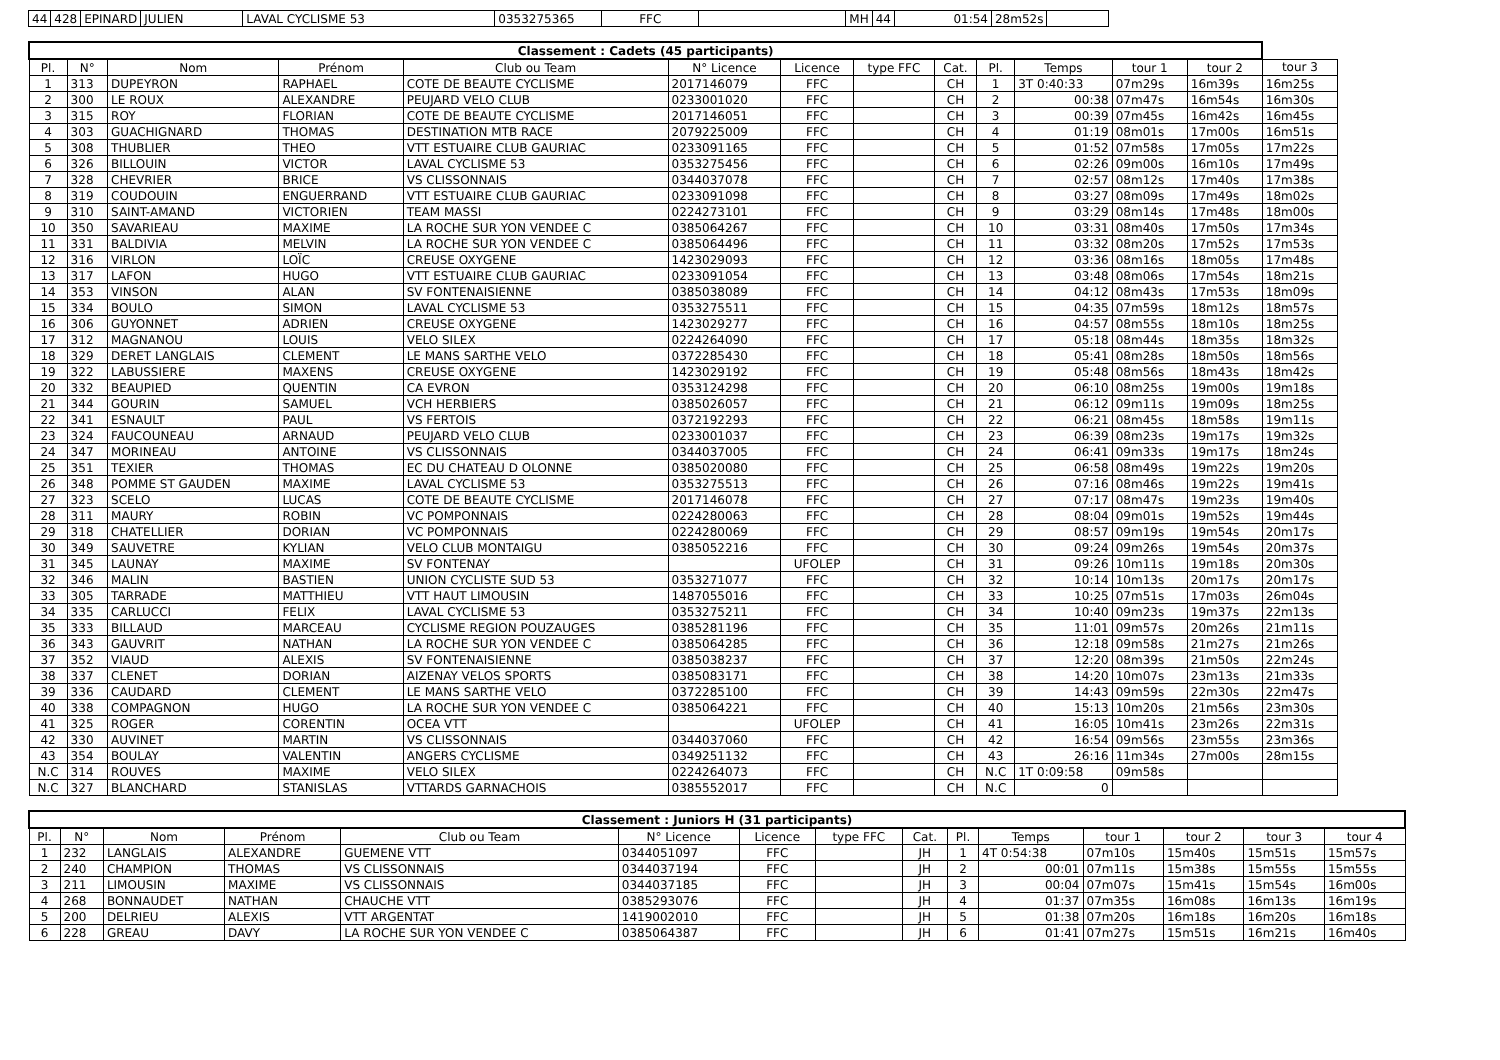| 44 | 428 | EPINARD | JULIEN | LAVAL CYCLISME 53 | 0353275365 | FFC | | MH | 44 | 01:54 | 28m52s | |
| Classement : Cadets (45 participants) | | | | | | | | | | | | | |
| --- | --- | --- | --- | --- | --- | --- | --- | --- | --- | --- | --- | --- | --- |
| Pl. | N° | Nom | Prénom | Club ou Team | N° Licence | Licence | type FFC | Cat. | Pl. | Temps | tour 1 | tour 2 | tour 3 |
| 1 | 313 | DUPEYRON | RAPHAEL | COTE DE BEAUTE CYCLISME | 2017146079 | FFC | | CH | 1 | 3T 0:40:33 | 07m29s | 16m39s | 16m25s |
| 2 | 300 | LE ROUX | ALEXANDRE | PEUJARD VELO CLUB | 0233001020 | FFC | | CH | 2 | 00:38 | 07m47s | 16m54s | 16m30s |
| 3 | 315 | ROY | FLORIAN | COTE DE BEAUTE CYCLISME | 2017146051 | FFC | | CH | 3 | 00:39 | 07m45s | 16m42s | 16m45s |
| 4 | 303 | GUACHIGNARD | THOMAS | DESTINATION MTB RACE | 2079225009 | FFC | | CH | 4 | 01:19 | 08m01s | 17m00s | 16m51s |
| 5 | 308 | THUBLIER | THEO | VTT ESTUAIRE CLUB GAURIAC | 0233091165 | FFC | | CH | 5 | 01:52 | 07m58s | 17m05s | 17m22s |
| 6 | 326 | BILLOUIN | VICTOR | LAVAL CYCLISME 53 | 0353275456 | FFC | | CH | 6 | 02:26 | 09m00s | 16m10s | 17m49s |
| 7 | 328 | CHEVRIER | BRICE | VS CLISSONNAIS | 0344037078 | FFC | | CH | 7 | 02:57 | 08m12s | 17m40s | 17m38s |
| 8 | 319 | COUDOUIN | ENGUERRAND | VTT ESTUAIRE CLUB GAURIAC | 0233091098 | FFC | | CH | 8 | 03:27 | 08m09s | 17m49s | 18m02s |
| 9 | 310 | SAINT-AMAND | VICTORIEN | TEAM MASSI | 0224273101 | FFC | | CH | 9 | 03:29 | 08m14s | 17m48s | 18m00s |
| 10 | 350 | SAVARIEAU | MAXIME | LA ROCHE SUR YON VENDEE C | 0385064267 | FFC | | CH | 10 | 03:31 | 08m40s | 17m50s | 17m34s |
| 11 | 331 | BALDIVIA | MELVIN | LA ROCHE SUR YON VENDEE C | 0385064496 | FFC | | CH | 11 | 03:32 | 08m20s | 17m52s | 17m53s |
| 12 | 316 | VIRLON | LOÏC | CREUSE OXYGENE | 1423029093 | FFC | | CH | 12 | 03:36 | 08m16s | 18m05s | 17m48s |
| 13 | 317 | LAFON | HUGO | VTT ESTUAIRE CLUB GAURIAC | 0233091054 | FFC | | CH | 13 | 03:48 | 08m06s | 17m54s | 18m21s |
| 14 | 353 | VINSON | ALAN | SV FONTENAISIENNE | 0385038089 | FFC | | CH | 14 | 04:12 | 08m43s | 17m53s | 18m09s |
| 15 | 334 | BOULO | SIMON | LAVAL CYCLISME 53 | 0353275511 | FFC | | CH | 15 | 04:35 | 07m59s | 18m12s | 18m57s |
| 16 | 306 | GUYONNET | ADRIEN | CREUSE OXYGENE | 1423029277 | FFC | | CH | 16 | 04:57 | 08m55s | 18m10s | 18m25s |
| 17 | 312 | MAGNANOU | LOUIS | VELO SILEX | 0224264090 | FFC | | CH | 17 | 05:18 | 08m44s | 18m35s | 18m32s |
| 18 | 329 | DERET LANGLAIS | CLEMENT | LE MANS SARTHE VELO | 0372285430 | FFC | | CH | 18 | 05:41 | 08m28s | 18m50s | 18m56s |
| 19 | 322 | LABUSSIERE | MAXENS | CREUSE OXYGENE | 1423029192 | FFC | | CH | 19 | 05:48 | 08m56s | 18m43s | 18m42s |
| 20 | 332 | BEAUPIED | QUENTIN | CA EVRON | 0353124298 | FFC | | CH | 20 | 06:10 | 08m25s | 19m00s | 19m18s |
| 21 | 344 | GOURIN | SAMUEL | VCH HERBIERS | 0385026057 | FFC | | CH | 21 | 06:12 | 09m11s | 19m09s | 18m25s |
| 22 | 341 | ESNAULT | PAUL | VS FERTOIS | 0372192293 | FFC | | CH | 22 | 06:21 | 08m45s | 18m58s | 19m11s |
| 23 | 324 | FAUCOUNEAU | ARNAUD | PEUJARD VELO CLUB | 0233001037 | FFC | | CH | 23 | 06:39 | 08m23s | 19m17s | 19m32s |
| 24 | 347 | MORINEAU | ANTOINE | VS CLISSONNAIS | 0344037005 | FFC | | CH | 24 | 06:41 | 09m33s | 19m17s | 18m24s |
| 25 | 351 | TEXIER | THOMAS | EC DU CHATEAU D OLONNE | 0385020080 | FFC | | CH | 25 | 06:58 | 08m49s | 19m22s | 19m20s |
| 26 | 348 | POMME ST GAUDEN | MAXIME | LAVAL CYCLISME 53 | 0353275513 | FFC | | CH | 26 | 07:16 | 08m46s | 19m22s | 19m41s |
| 27 | 323 | SCELO | LUCAS | COTE DE BEAUTE CYCLISME | 2017146078 | FFC | | CH | 27 | 07:17 | 08m47s | 19m23s | 19m40s |
| 28 | 311 | MAURY | ROBIN | VC POMPONNAIS | 0224280063 | FFC | | CH | 28 | 08:04 | 09m01s | 19m52s | 19m44s |
| 29 | 318 | CHATELLIER | DORIAN | VC POMPONNAIS | 0224280069 | FFC | | CH | 29 | 08:57 | 09m19s | 19m54s | 20m17s |
| 30 | 349 | SAUVETRE | KYLIAN | VELO CLUB MONTAIGU | 0385052216 | FFC | | CH | 30 | 09:24 | 09m26s | 19m54s | 20m37s |
| 31 | 345 | LAUNAY | MAXIME | SV FONTENAY | | UFOLEP | | CH | 31 | 09:26 | 10m11s | 19m18s | 20m30s |
| 32 | 346 | MALIN | BASTIEN | UNION CYCLISTE SUD 53 | 0353271077 | FFC | | CH | 32 | 10:14 | 10m13s | 20m17s | 20m17s |
| 33 | 305 | TARRADE | MATTHIEU | VTT HAUT LIMOUSIN | 1487055016 | FFC | | CH | 33 | 10:25 | 07m51s | 17m03s | 26m04s |
| 34 | 335 | CARLUCCI | FELIX | LAVAL CYCLISME 53 | 0353275211 | FFC | | CH | 34 | 10:40 | 09m23s | 19m37s | 22m13s |
| 35 | 333 | BILLAUD | MARCEAU | CYCLISME REGION POUZAUGES | 0385281196 | FFC | | CH | 35 | 11:01 | 09m57s | 20m26s | 21m11s |
| 36 | 343 | GAUVRIT | NATHAN | LA ROCHE SUR YON VENDEE C | 0385064285 | FFC | | CH | 36 | 12:18 | 09m58s | 21m27s | 21m26s |
| 37 | 352 | VIAUD | ALEXIS | SV FONTENAISIENNE | 0385038237 | FFC | | CH | 37 | 12:20 | 08m39s | 21m50s | 22m24s |
| 38 | 337 | CLENET | DORIAN | AIZENAY VELOS SPORTS | 0385083171 | FFC | | CH | 38 | 14:20 | 10m07s | 23m13s | 21m33s |
| 39 | 336 | CAUDARD | CLEMENT | LE MANS SARTHE VELO | 0372285100 | FFC | | CH | 39 | 14:43 | 09m59s | 22m30s | 22m47s |
| 40 | 338 | COMPAGNON | HUGO | LA ROCHE SUR YON VENDEE C | 0385064221 | FFC | | CH | 40 | 15:13 | 10m20s | 21m56s | 23m30s |
| 41 | 325 | ROGER | CORENTIN | OCEA VTT | | UFOLEP | | CH | 41 | 16:05 | 10m41s | 23m26s | 22m31s |
| 42 | 330 | AUVINET | MARTIN | VS CLISSONNAIS | 0344037060 | FFC | | CH | 42 | 16:54 | 09m56s | 23m55s | 23m36s |
| 43 | 354 | BOULAY | VALENTIN | ANGERS CYCLISME | 0349251132 | FFC | | CH | 43 | 26:16 | 11m34s | 27m00s | 28m15s |
| N.C | 314 | ROUVES | MAXIME | VELO SILEX | 0224264073 | FFC | | CH | N.C | 1T 0:09:58 | 09m58s | | |
| N.C | 327 | BLANCHARD | STANISLAS | VTTARDS GARNACHOIS | 0385552017 | FFC | | CH | N.C | 0 | | | |
| Classement : Juniors H (31 participants) | | | | | | | | | | | | | | |
| --- | --- | --- | --- | --- | --- | --- | --- | --- | --- | --- | --- | --- | --- | --- |
| Pl. | N° | Nom | Prénom | Club ou Team | N° Licence | Licence | type FFC | Cat. | Pl. | Temps | tour 1 | tour 2 | tour 3 | tour 4 |
| 1 | 232 | LANGLAIS | ALEXANDRE | GUEMENE VTT | 0344051097 | FFC | | JH | 1 | 4T 0:54:38 | 07m10s | 15m40s | 15m51s | 15m57s |
| 2 | 240 | CHAMPION | THOMAS | VS CLISSONNAIS | 0344037194 | FFC | | JH | 2 | 00:01 | 07m11s | 15m38s | 15m55s | 15m55s |
| 3 | 211 | LIMOUSIN | MAXIME | VS CLISSONNAIS | 0344037185 | FFC | | JH | 3 | 00:04 | 07m07s | 15m41s | 15m54s | 16m00s |
| 4 | 268 | BONNAUDET | NATHAN | CHAUCHE VTT | 0385293076 | FFC | | JH | 4 | 01:37 | 07m35s | 16m08s | 16m13s | 16m19s |
| 5 | 200 | DELRIEU | ALEXIS | VTT ARGENTAT | 1419002010 | FFC | | JH | 5 | 01:38 | 07m20s | 16m18s | 16m20s | 16m18s |
| 6 | 228 | GREAU | DAVY | LA ROCHE SUR YON VENDEE C | 0385064387 | FFC | | JH | 6 | 01:41 | 07m27s | 15m51s | 16m21s | 16m40s |